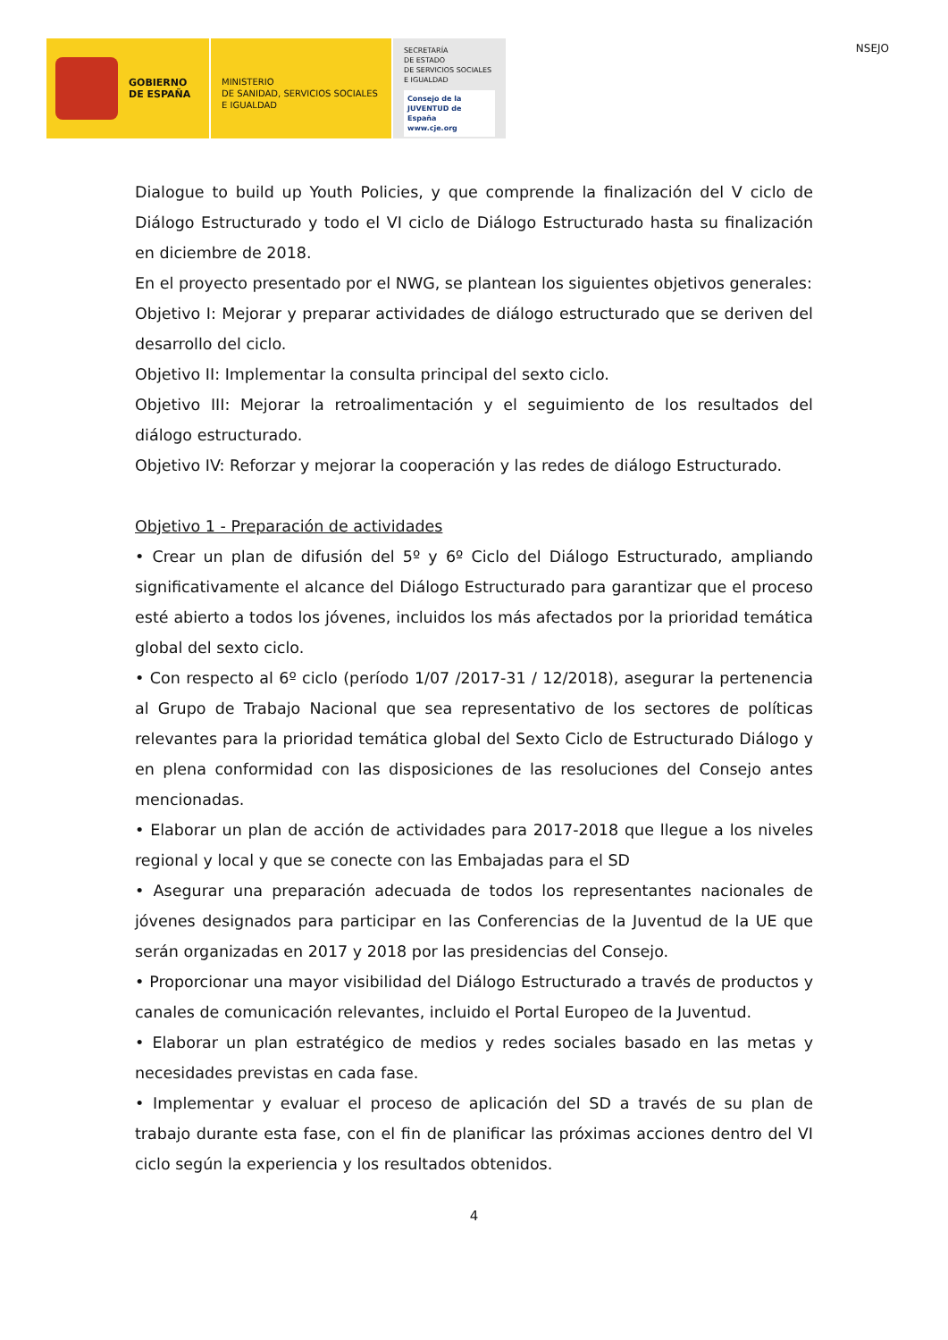GOBIERNO
DE ESPAÑA
MINISTERIO
DE SANIDAD, SERVICIOS SOCIALES
E IGUALDAD
SECRETARÍA
DE ESTADO
DE SERVICIOS SOCIALES
E IGUALDAD
Consejo de la JUVENTUD de España
www.cje.org
NSEJO
Dialogue to build up Youth Policies, y que comprende la finalización del V ciclo de Diálogo Estructurado y todo el VI ciclo de Diálogo Estructurado hasta su finalización en diciembre de 2018.
En el proyecto presentado por el NWG, se plantean los siguientes objetivos generales:
Objetivo I: Mejorar y preparar actividades de diálogo estructurado que se deriven del desarrollo del ciclo.
Objetivo II: Implementar la consulta principal del sexto ciclo.
Objetivo III: Mejorar la retroalimentación y el seguimiento de los resultados del diálogo estructurado.
Objetivo IV: Reforzar y mejorar la cooperación y las redes de diálogo Estructurado.
Objetivo 1 - Preparación de actividades
• Crear un plan de difusión del 5º y 6º Ciclo del Diálogo Estructurado, ampliando significativamente el alcance del Diálogo Estructurado para garantizar que el proceso esté abierto a todos los jóvenes, incluidos los más afectados por la prioridad temática global del sexto ciclo.
• Con respecto al 6º ciclo (período 1/07 /2017-31 / 12/2018), asegurar la pertenencia al Grupo de Trabajo Nacional que sea representativo de los sectores de políticas relevantes para la prioridad temática global del Sexto Ciclo de Estructurado Diálogo y en plena conformidad con las disposiciones de las resoluciones del Consejo antes mencionadas.
• Elaborar un plan de acción de actividades para 2017-2018 que llegue a los niveles regional y local y que se conecte con las Embajadas para el SD
• Asegurar una preparación adecuada de todos los representantes nacionales de jóvenes designados para participar en las Conferencias de la Juventud de la UE que serán organizadas en 2017 y 2018 por las presidencias del Consejo.
• Proporcionar una mayor visibilidad del Diálogo Estructurado a través de productos y canales de comunicación relevantes, incluido el Portal Europeo de la Juventud.
• Elaborar un plan estratégico de medios y redes sociales basado en las metas y necesidades previstas en cada fase.
• Implementar y evaluar el proceso de aplicación del SD a través de su plan de trabajo durante esta fase, con el fin de planificar las próximas acciones dentro del VI ciclo según la experiencia y los resultados obtenidos.
4